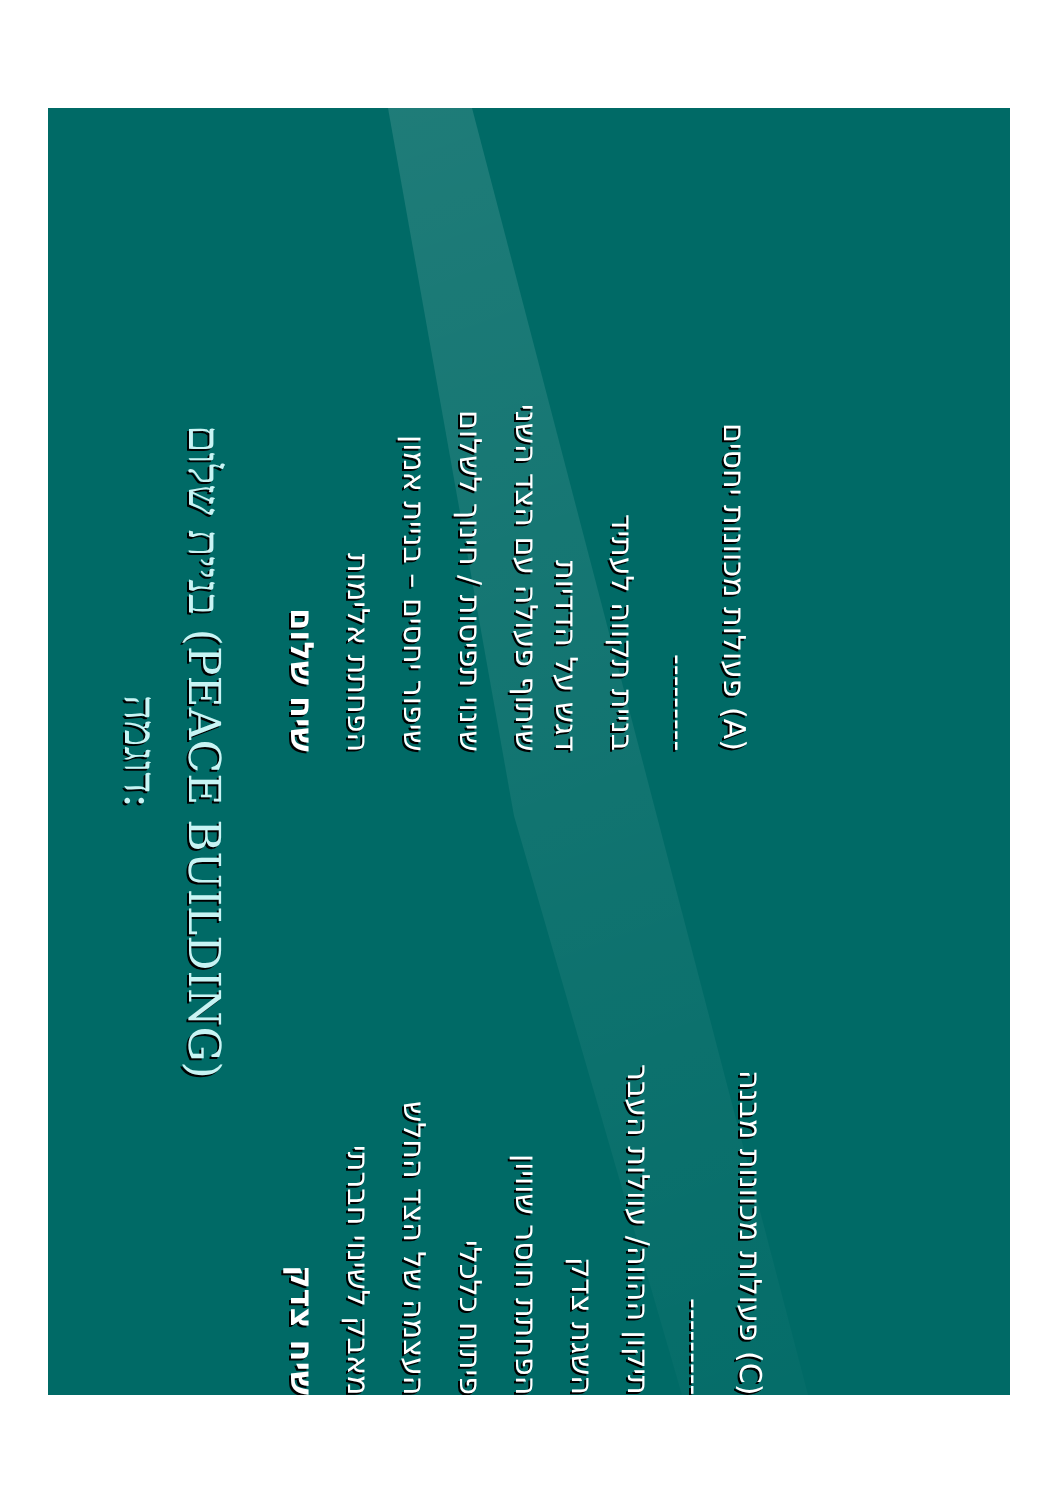דוגמה:
בניית שלום (PEACE BUILDING)
שיח שלום
הפחתת אלימות
שיפור יחסים – בניית אמון
שינוי תפיסות / חינוך לשלום
שיתוף פעולה עם הצד השני
דגש על הדדיות
בניית תקווה לעתיד
---------
(A) פעולות מכוונות יחסים
שיח צדק
מאבק לשינוי חברתי
העצמה של הצד החלש
פיתוח כלכלי
הפחתת חוסר שוויון
השגת צדק
תיקון ההווה/ עוולות העבר
---------
(C) פעולות מכוונות מבנה